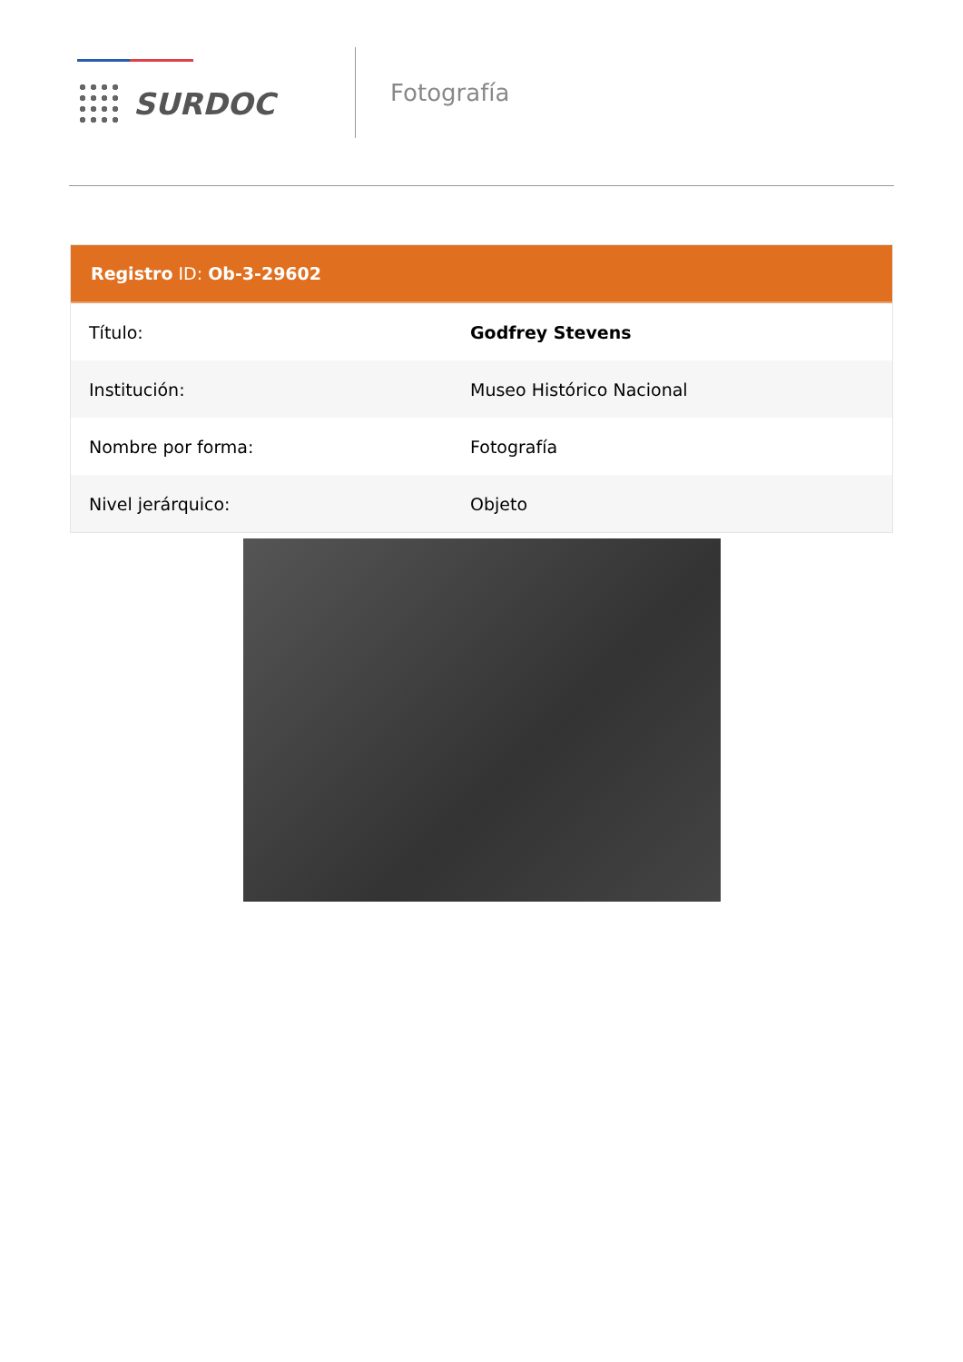SURDOC
Fotografía
Registro ID: Ob-3-29602
| Título: | Godfrey Stevens |
| Institución: | Museo Histórico Nacional |
| Nombre por forma: | Fotografía |
| Nivel jerárquico: | Objeto |